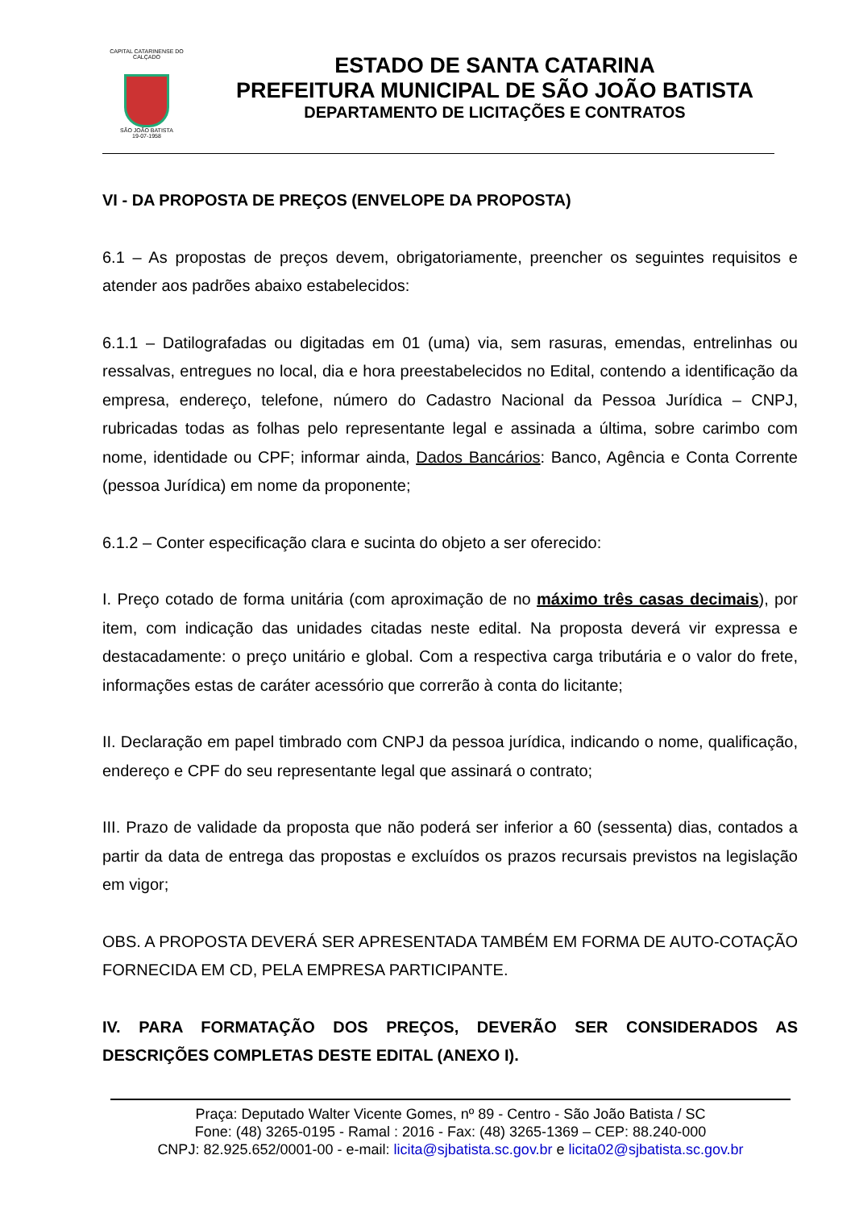CAPITAL CATARINENSE DO CALÇADO
SÃO JOÃO BATISTA
19-07-1958
ESTADO DE SANTA CATARINA
PREFEITURA MUNICIPAL DE SÃO JOÃO BATISTA
DEPARTAMENTO DE LICITAÇÕES E CONTRATOS
VI - DA PROPOSTA DE PREÇOS (ENVELOPE DA PROPOSTA)
6.1 – As propostas de preços devem, obrigatoriamente, preencher os seguintes requisitos e atender aos padrões abaixo estabelecidos:
6.1.1 – Datilografadas ou digitadas em 01 (uma) via, sem rasuras, emendas, entrelinhas ou ressalvas, entregues no local, dia e hora preestabelecidos no Edital, contendo a identificação da empresa, endereço, telefone, número do Cadastro Nacional da Pessoa Jurídica – CNPJ, rubricadas todas as folhas pelo representante legal e assinada a última, sobre carimbo com nome, identidade ou CPF; informar ainda, Dados Bancários: Banco, Agência e Conta Corrente (pessoa Jurídica) em nome da proponente;
6.1.2 – Conter especificação clara e sucinta do objeto a ser oferecido:
I. Preço cotado de forma unitária (com aproximação de no máximo três casas decimais), por item, com indicação das unidades citadas neste edital. Na proposta deverá vir expressa e destacadamente: o preço unitário e global. Com a respectiva carga tributária e o valor do frete, informações estas de caráter acessório que correrão à conta do licitante;
II. Declaração em papel timbrado com CNPJ da pessoa jurídica, indicando o nome, qualificação, endereço e CPF do seu representante legal que assinará o contrato;
III. Prazo de validade da proposta que não poderá ser inferior a 60 (sessenta) dias, contados a partir da data de entrega das propostas e excluídos os prazos recursais previstos na legislação em vigor;
OBS. A PROPOSTA DEVERÁ SER APRESENTADA TAMBÉM EM FORMA DE AUTO-COTAÇÃO FORNECIDA EM CD, PELA EMPRESA PARTICIPANTE.
IV. PARA FORMATAÇÃO DOS PREÇOS, DEVERÃO SER CONSIDERADOS AS DESCRIÇÕES COMPLETAS DESTE EDITAL (ANEXO I).
Praça: Deputado Walter Vicente Gomes, nº 89 - Centro - São João Batista / SC
Fone: (48) 3265-0195 - Ramal : 2016 - Fax: (48) 3265-1369 – CEP: 88.240-000
CNPJ: 82.925.652/0001-00 - e-mail: licita@sjbatista.sc.gov.br e licita02@sjbatista.sc.gov.br